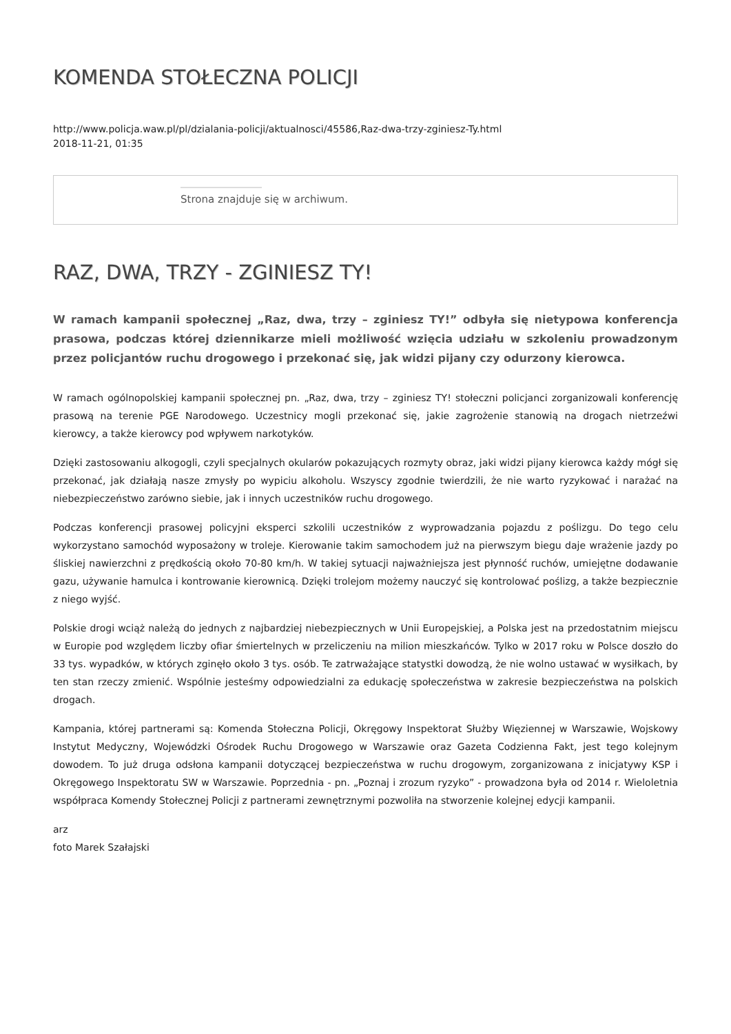KOMENDA STOŁECZNA POLICJI
http://www.policja.waw.pl/pl/dzialania-policji/aktualnosci/45586,Raz-dwa-trzy-zginiesz-Ty.html
2018-11-21, 01:35
Strona znajduje się w archiwum.
RAZ, DWA, TRZY - ZGINIESZ TY!
W ramach kampanii społecznej „Raz, dwa, trzy – zginiesz TY!” odbyła się nietypowa konferencja prasowa, podczas której dziennikarze mieli możliwość wzięcia udziału w szkoleniu prowadzonym przez policjantów ruchu drogowego i przekonać się, jak widzi pijany czy odurzony kierowca.
W ramach ogólnopolskiej kampanii społecznej pn. „Raz, dwa, trzy – zginiesz TY! stołeczni policjanci zorganizowali konferencję prasową na terenie PGE Narodowego. Uczestnicy mogli przekonać się, jakie zagrożenie stanowią na drogach nietrzeźwi kierowcy, a także kierowcy pod wpływem narkotyków.
Dzięki zastosowaniu alkogogli, czyli specjalnych okularów pokazujących rozmyty obraz, jaki widzi pijany kierowca każdy mógł się przekonać, jak działają nasze zmysły po wypiciu alkoholu. Wszyscy zgodnie twierdzili, że nie warto ryzykować i narażać na niebezpieczeństwo zarówno siebie, jak i innych uczestników ruchu drogowego.
Podczas konferencji prasowej policyjni eksperci szkolili uczestników z wyprowadzania pojazdu z poślizgu. Do tego celu wykorzystano samochód wyposażony w troleje. Kierowanie takim samochodem już na pierwszym biegu daje wrażenie jazdy po śliskiej nawierzchni z prędkością około 70-80 km/h. W takiej sytuacji najważniejsza jest płynność ruchów, umiejętne dodawanie gazu, używanie hamulca i kontrowanie kierownicą. Dzięki trolejom możemy nauczyć się kontrolować poślizg, a także bezpiecznie z niego wyjść.
Polskie drogi wciąż należą do jednych z najbardziej niebezpiecznych w Unii Europejskiej, a Polska jest na przedostatnim miejscu w Europie pod względem liczby ofiar śmiertelnych w przeliczeniu na milion mieszkańców. Tylko w 2017 roku w Polsce doszło do 33 tys. wypadków, w których zginęło około 3 tys. osób. Te zatrważające statystki dowodzą, że nie wolno ustawać w wysiłkach, by ten stan rzeczy zmienić. Wspólnie jesteśmy odpowiedzialni za edukację społeczeństwa w zakresie bezpieczeństwa na polskich drogach.
Kampania, której partnerami są: Komenda Stołeczna Policji, Okręgowy Inspektorat Służby Więziennej w Warszawie, Wojskowy Instytut Medyczny, Wojewódzki Ośrodek Ruchu Drogowego w Warszawie oraz Gazeta Codzienna Fakt, jest tego kolejnym dowodem. To już druga odsłona kampanii dotyczącej bezpieczeństwa w ruchu drogowym, zorganizowana z inicjatywy KSP i Okręgowego Inspektoratu SW w Warszawie. Poprzednia - pn. „Poznaj i zrozum ryzyko” - prowadzona była od 2014 r. Wieloletnia współpraca Komendy Stołecznej Policji z partnerami zewnętrznymi pozwoliła na stworzenie kolejnej edycji kampanii.
arz
foto Marek Szałajski